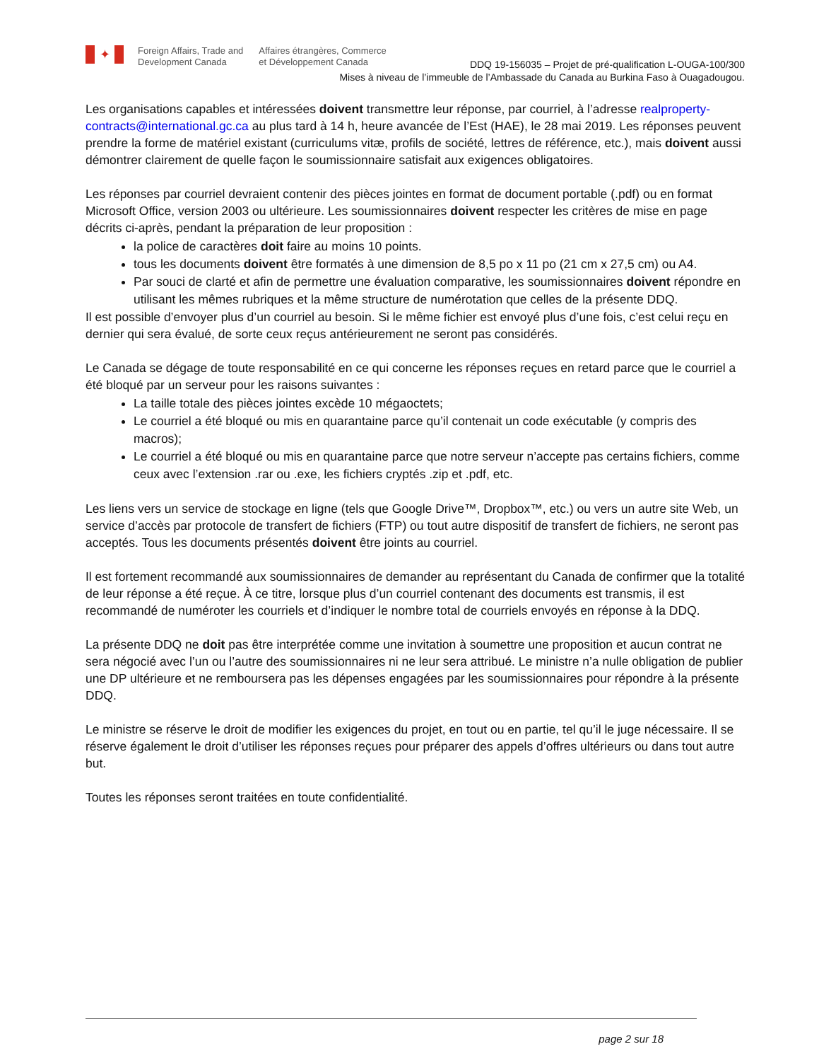✦
Foreign Affairs, Trade and
Development Canada
Affaires étrangères, Commerce
et Développement Canada
DDQ 19-156035 – Projet de pré-qualification L-OUGA-100/300
Mises à niveau de l’immeuble de l’Ambassade du Canada au Burkina Faso à Ouagadougou.
Les organisations capables et intéressées doivent transmettre leur réponse, par courriel, à l’adresse realproperty-contracts@international.gc.ca au plus tard à 14 h, heure avancée de l’Est (HAE), le 28 mai 2019. Les réponses peuvent prendre la forme de matériel existant (curriculums vitæ, profils de société, lettres de référence, etc.), mais doivent aussi démontrer clairement de quelle façon le soumissionnaire satisfait aux exigences obligatoires.
Les réponses par courriel devraient contenir des pièces jointes en format de document portable (.pdf) ou en format Microsoft Office, version 2003 ou ultérieure. Les soumissionnaires doivent respecter les critères de mise en page décrits ci-après, pendant la préparation de leur proposition :
la police de caractères doit faire au moins 10 points.
tous les documents doivent être formatés à une dimension de 8,5 po x 11 po (21 cm x 27,5 cm) ou A4.
Par souci de clarté et afin de permettre une évaluation comparative, les soumissionnaires doivent répondre en utilisant les mêmes rubriques et la même structure de numérotation que celles de la présente DDQ.
Il est possible d’envoyer plus d’un courriel au besoin. Si le même fichier est envoyé plus d’une fois, c’est celui reçu en dernier qui sera évalué, de sorte ceux reçus antérieurement ne seront pas considérés.
Le Canada se dégage de toute responsabilité en ce qui concerne les réponses reçues en retard parce que le courriel a été bloqué par un serveur pour les raisons suivantes :
La taille totale des pièces jointes excède 10 mégaoctets;
Le courriel a été bloqué ou mis en quarantaine parce qu’il contenait un code exécutable (y compris des macros);
Le courriel a été bloqué ou mis en quarantaine parce que notre serveur n’accepte pas certains fichiers, comme ceux avec l’extension .rar ou .exe, les fichiers cryptés .zip et .pdf, etc.
Les liens vers un service de stockage en ligne (tels que Google Drive™, Dropbox™, etc.) ou vers un autre site Web, un service d’accès par protocole de transfert de fichiers (FTP) ou tout autre dispositif de transfert de fichiers, ne seront pas acceptés. Tous les documents présentés doivent être joints au courriel.
Il est fortement recommandé aux soumissionnaires de demander au représentant du Canada de confirmer que la totalité de leur réponse a été reçue. À ce titre, lorsque plus d’un courriel contenant des documents est transmis, il est recommandé de numéroter les courriels et d’indiquer le nombre total de courriels envoyés en réponse à la DDQ.
La présente DDQ ne doit pas être interprétée comme une invitation à soumettre une proposition et aucun contrat ne sera négocié avec l’un ou l’autre des soumissionnaires ni ne leur sera attribué. Le ministre n’a nulle obligation de publier une DP ultérieure et ne remboursera pas les dépenses engagées par les soumissionnaires pour répondre à la présente DDQ.
Le ministre se réserve le droit de modifier les exigences du projet, en tout ou en partie, tel qu’il le juge nécessaire. Il se réserve également le droit d’utiliser les réponses reçues pour préparer des appels d’offres ultérieurs ou dans tout autre but.
Toutes les réponses seront traitées en toute confidentialité.
page 2 sur 18